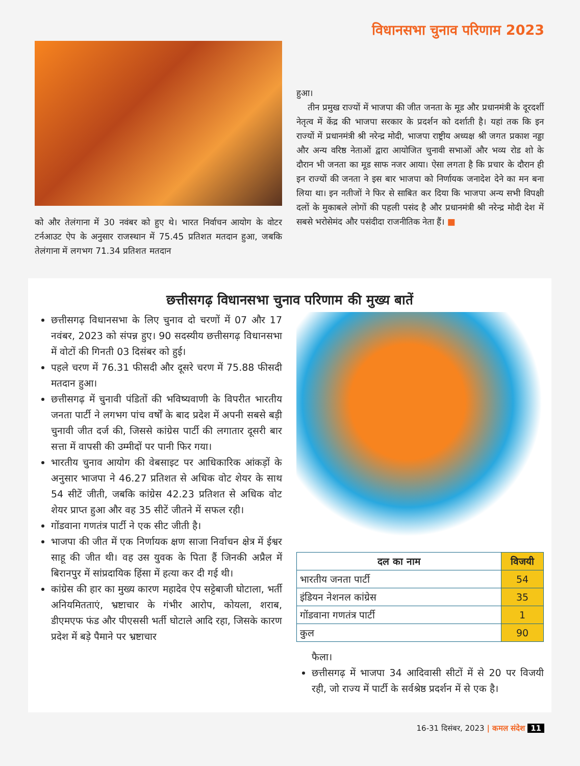विधानसभा चुनाव परिणाम 2023
को और तेलंगाना में 30 नवंबर को हुए थे। भारत निर्वाचन आयोग के वोटर टर्नआउट ऐप के अनुसार राजस्थान में 75.45 प्रतिशत मतदान हुआ, जबकि तेलंगाना में लगभग 71.34 प्रतिशत मतदान
हुआ।
तीन प्रमुख राज्यों में भाजपा की जीत जनता के मूड और प्रधानमंत्री के दूरदर्शी नेतृत्व में केंद्र की भाजपा सरकार के प्रदर्शन को दर्शाती है। यहां तक कि इन राज्यों में प्रधानमंत्री श्री नरेन्द्र मोदी, भाजपा राष्ट्रीय अध्यक्ष श्री जगत प्रकाश नड्डा और अन्य वरिष्ठ नेताओं द्वारा आयोजित चुनावी सभाओं और भव्य रोड शो के दौरान भी जनता का मूड साफ नजर आया। ऐसा लगता है कि प्रचार के दौरान ही इन राज्यों की जनता ने इस बार भाजपा को निर्णायक जनादेश देने का मन बना लिया था। इन नतीजों ने फिर से साबित कर दिया कि भाजपा अन्य सभी विपक्षी दलों के मुकाबले लोगों की पहली पसंद है और प्रधानमंत्री श्री नरेन्द्र मोदी देश में सबसे भरोसेमंद और पसंदीदा राजनीतिक नेता हैं। ■
छत्तीसगढ़ विधानसभा चुनाव परिणाम की मुख्य बातें
छत्तीसगढ़ विधानसभा के लिए चुनाव दो चरणों में 07 और 17 नवंबर, 2023 को संपन्न हुए। 90 सदस्यीय छत्तीसगढ़ विधानसभा में वोटों की गिनती 03 दिसंबर को हुई।
पहले चरण में 76.31 फीसदी और दूसरे चरण में 75.88 फीसदी मतदान हुआ।
छत्तीसगढ़ में चुनावी पंडितों की भविष्यवाणी के विपरीत भारतीय जनता पार्टी ने लगभग पांच वर्षों के बाद प्रदेश में अपनी सबसे बड़ी चुनावी जीत दर्ज की, जिससे कांग्रेस पार्टी की लगातार दूसरी बार सत्ता में वापसी की उम्मीदों पर पानी फिर गया।
भारतीय चुनाव आयोग की वेबसाइट पर आधिकारिक आंकड़ों के अनुसार भाजपा ने 46.27 प्रतिशत से अधिक वोट शेयर के साथ 54 सीटें जीती, जबकि कांग्रेस 42.23 प्रतिशत से अधिक वोट शेयर प्राप्त हुआ और वह 35 सीटें जीतने में सफल रही।
गोंडवाना गणतंत्र पार्टी ने एक सीट जीती है।
भाजपा की जीत में एक निर्णायक क्षण साजा निर्वाचन क्षेत्र में ईश्वर साहू की जीत थी। वह उस युवक के पिता हैं जिनकी अप्रैल में बिरानपुर में सांप्रदायिक हिंसा में हत्या कर दी गई थी।
कांग्रेस की हार का मुख्य कारण महादेव ऐप सट्टेबाजी घोटाला, भर्ती अनियमितताएं, भ्रष्टाचार के गंभीर आरोप, कोयला, शराब, डीएमएफ फंड और पीएससी भर्ती घोटाले आदि रहा, जिसके कारण प्रदेश में बड़े पैमाने पर भ्रष्टाचार
| दल का नाम | विजयी |
| --- | --- |
| भारतीय जनता पार्टी | 54 |
| इंडियन नेशनल कांग्रेस | 35 |
| गोंडवाना गणतंत्र पार्टी | 1 |
| कुल | 90 |
फैला।
छत्तीसगढ़ में भाजपा 34 आदिवासी सीटों में से 20 पर विजयी रही, जो राज्य में पार्टी के सर्वश्रेष्ठ प्रदर्शन में से एक है।
16-31 दिसंबर, 2023 | कमल संदेश 11